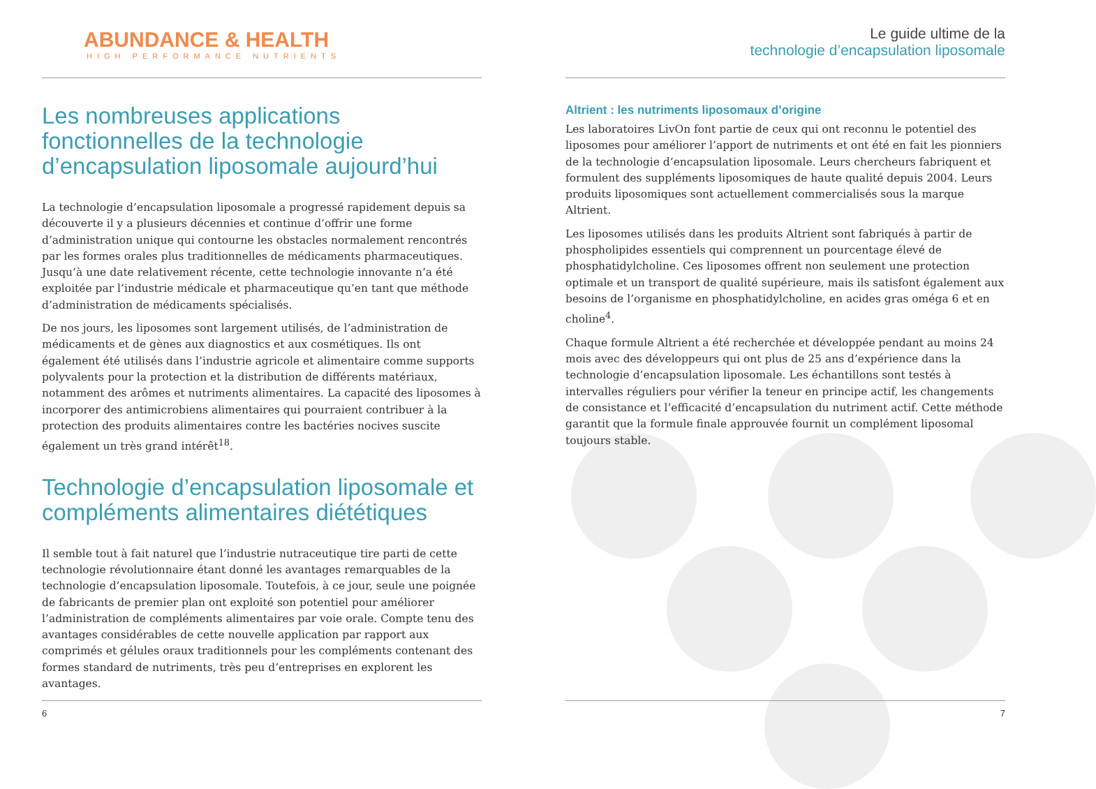ABUNDANCE & HEALTH
HIGH PERFORMANCE NUTRIENTS
Les nombreuses applications fonctionnelles de la technologie d’encapsulation liposomale aujourd’hui
La technologie d’encapsulation liposomale a progressé rapidement depuis sa découverte il y a plusieurs décennies et continue d’offrir une forme d’administration unique qui contourne les obstacles normalement rencontrés par les formes orales plus traditionnelles de médicaments pharmaceutiques. Jusqu’à une date relativement récente, cette technologie innovante n’a été exploitée par l’industrie médicale et pharmaceutique qu’en tant que méthode d’administration de médicaments spécialisés.
De nos jours, les liposomes sont largement utilisés, de l’administration de médicaments et de gènes aux diagnostics et aux cosmétiques. Ils ont également été utilisés dans l’industrie agricole et alimentaire comme supports polyvalents pour la protection et la distribution de différents matériaux, notamment des arômes et nutriments alimentaires. La capacité des liposomes à incorporer des antimicrobiens alimentaires qui pourraient contribuer à la protection des produits alimentaires contre les bactéries nocives suscite également un très grand intérêt<sup>18</sup>.
Technologie d’encapsulation liposomale et compléments alimentaires diététiques
Il semble tout à fait naturel que l’industrie nutraceutique tire parti de cette technologie révolutionnaire étant donné les avantages remarquables de la technologie d’encapsulation liposomale. Toutefois, à ce jour, seule une poignée de fabricants de premier plan ont exploité son potentiel pour améliorer l’administration de compléments alimentaires par voie orale. Compte tenu des avantages considérables de cette nouvelle application par rapport aux comprimés et gélules oraux traditionnels pour les compléments contenant des formes standard de nutriments, très peu d’entreprises en explorent les avantages.
6
Le guide ultime de la
technologie d’encapsulation liposomale
Altrient : les nutriments liposomaux d’origine
Les laboratoires LivOn font partie de ceux qui ont reconnu le potentiel des liposomes pour améliorer l’apport de nutriments et ont été en fait les pionniers de la technologie d’encapsulation liposomale. Leurs chercheurs fabriquent et formulent des suppléments liposomiques de haute qualité depuis 2004. Leurs produits liposomiques sont actuellement commercialisés sous la marque Altrient.
Les liposomes utilisés dans les produits Altrient sont fabriqués à partir de phospholipides essentiels qui comprennent un pourcentage élevé de phosphatidylcholine. Ces liposomes offrent non seulement une protection optimale et un transport de qualité supérieure, mais ils satisfont également aux besoins de l’organisme en phosphatidylcholine, en acides gras oméga 6 et en choline<sup>4</sup>.
Chaque formule Altrient a été recherchée et développée pendant au moins 24 mois avec des développeurs qui ont plus de 25 ans d’expérience dans la technologie d’encapsulation liposomale. Les échantillons sont testés à intervalles réguliers pour vérifier la teneur en principe actif, les changements de consistance et l’efficacité d’encapsulation du nutriment actif. Cette méthode garantit que la formule finale approuvée fournit un complément liposomal toujours stable.
7